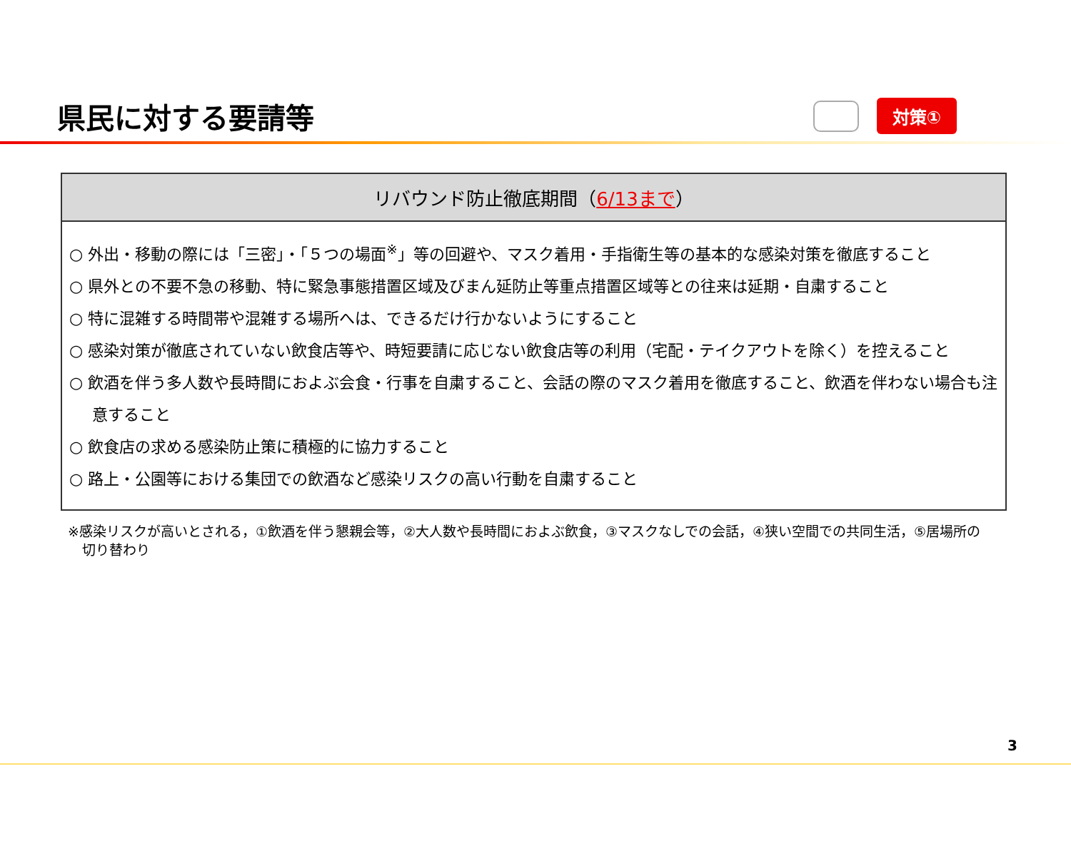県民に対する要請等
対策①
リバウンド防止徹底期間（6/13まで）
○ 外出・移動の際には「三密」・「５つの場面<sup>※</sup>」等の回避や、マスク着用・手指衛生等の基本的な感染対策を徹底すること
○ 県外との不要不急の移動、特に緊急事態措置区域及びまん延防止等重点措置区域等との往来は延期・自粛すること
○ 特に混雑する時間帯や混雑する場所へは、できるだけ行かないようにすること
○ 感染対策が徹底されていない飲食店等や、時短要請に応じない飲食店等の利用（宅配・テイクアウトを除く）を控えること
○ 飲酒を伴う多人数や長時間におよぶ会食・行事を自粛すること、会話の際のマスク着用を徹底すること、飲酒を伴わない場合も注意すること
○ 飲食店の求める感染防止策に積極的に協力すること
○ 路上・公園等における集団での飲酒など感染リスクの高い行動を自粛すること
※感染リスクが高いとされる，①飲酒を伴う懇親会等，②大人数や長時間におよぶ飲食，③マスクなしでの会話，④狭い空間での共同生活，⑤居場所の切り替わり
3